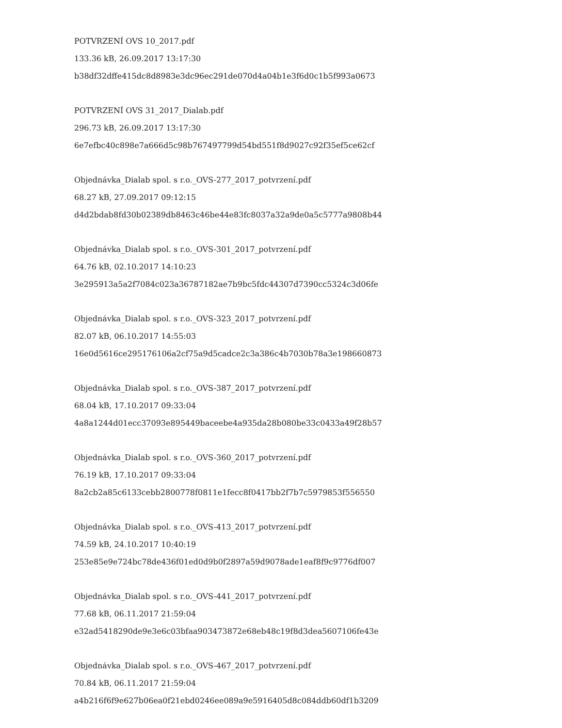POTVRZENÍ OVS 10_2017.pdf
133.36 kB, 26.09.2017 13:17:30
b38df32dffe415dc8d8983e3dc96ec291de070d4a04b1e3f6d0c1b5f993a0673
POTVRZENÍ OVS 31_2017_Dialab.pdf
296.73 kB, 26.09.2017 13:17:30
6e7efbc40c898e7a666d5c98b767497799d54bd551f8d9027c92f35ef5ce62cf
Objednávka_Dialab spol. s r.o._OVS-277_2017_potvrzení.pdf
68.27 kB, 27.09.2017 09:12:15
d4d2bdab8fd30b02389db8463c46be44e83fc8037a32a9de0a5c5777a9808b44
Objednávka_Dialab spol. s r.o._OVS-301_2017_potvrzení.pdf
64.76 kB, 02.10.2017 14:10:23
3e295913a5a2f7084c023a36787182ae7b9bc5fdc44307d7390cc5324c3d06fe
Objednávka_Dialab spol. s r.o._OVS-323_2017_potvrzení.pdf
82.07 kB, 06.10.2017 14:55:03
16e0d5616ce295176106a2cf75a9d5cadce2c3a386c4b7030b78a3e198660873
Objednávka_Dialab spol. s r.o._OVS-387_2017_potvrzení.pdf
68.04 kB, 17.10.2017 09:33:04
4a8a1244d01ecc37093e895449baceebe4a935da28b080be33c0433a49f28b57
Objednávka_Dialab spol. s r.o._OVS-360_2017_potvrzení.pdf
76.19 kB, 17.10.2017 09:33:04
8a2cb2a85c6133cebb2800778f0811e1fecc8f0417bb2f7b7c5979853f556550
Objednávka_Dialab spol. s r.o._OVS-413_2017_potvrzení.pdf
74.59 kB, 24.10.2017 10:40:19
253e85e9e724bc78de436f01ed0d9b0f2897a59d9078ade1eaf8f9c9776df007
Objednávka_Dialab spol. s r.o._OVS-441_2017_potvrzení.pdf
77.68 kB, 06.11.2017 21:59:04
e32ad5418290de9e3e6c03bfaa903473872e68eb48c19f8d3dea5607106fe43e
Objednávka_Dialab spol. s r.o._OVS-467_2017_potvrzení.pdf
70.84 kB, 06.11.2017 21:59:04
a4b216f6f9e627b06ea0f21ebd0246ee089a9e5916405d8c084ddb60df1b3209